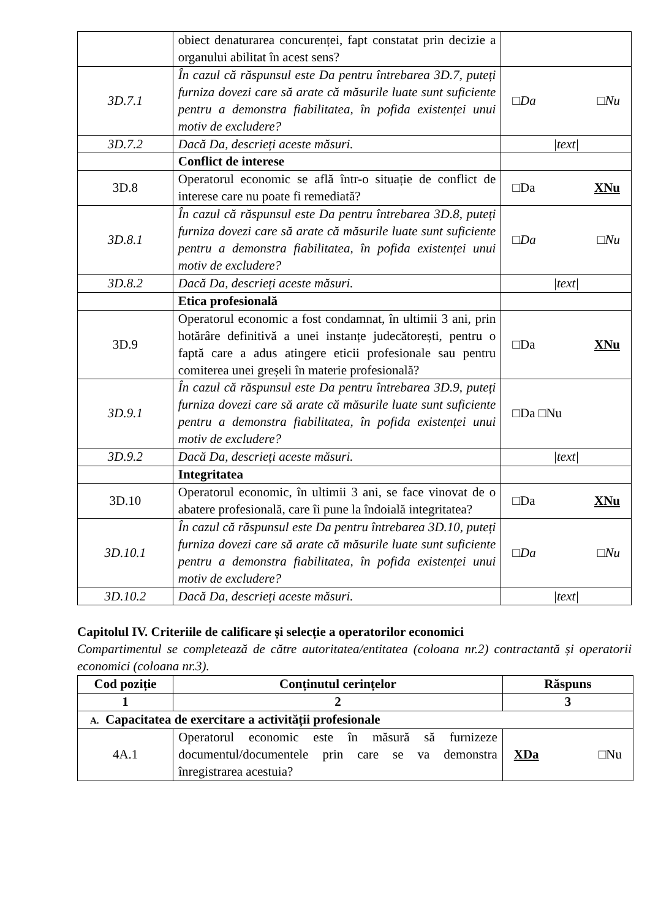| | obiect denaturarea concurenței, fapt constatat prin decizie a organului abilitat în acest sens? | |
| 3D.7.1 | În cazul că răspunsul este Da pentru întrebarea 3D.7, puteți furniza dovezi care să arate că măsurile luate sunt suficiente pentru a demonstra fiabilitatea, în pofida existenței unui motiv de excludere? | □Da □Nu |
| 3D.7.2 | Dacă Da, descrieți aceste măsuri. | /text/ |
| | Conflict de interese | |
| 3D.8 | Operatorul economic se află într-o situație de conflict de interese care nu poate fi remediată? | □Da XNu |
| 3D.8.1 | În cazul că răspunsul este Da pentru întrebarea 3D.8, puteți furniza dovezi care să arate că măsurile luate sunt suficiente pentru a demonstra fiabilitatea, în pofida existenței unui motiv de excludere? | □Da □Nu |
| 3D.8.2 | Dacă Da, descrieți aceste măsuri. | /text/ |
| | Etica profesională | |
| 3D.9 | Operatorul economic a fost condamnat, în ultimii 3 ani, prin hotărâre definitivă a unei instanțe judecătorești, pentru o faptă care a adus atingere eticii profesionale sau pentru comiterea unei greșeli în materie profesională? | □Da XNu |
| 3D.9.1 | În cazul că răspunsul este Da pentru întrebarea 3D.9, puteți furniza dovezi care să arate că măsurile luate sunt suficiente pentru a demonstra fiabilitatea, în pofida existenței unui motiv de excludere? | □Da □Nu |
| 3D.9.2 | Dacă Da, descrieți aceste măsuri. | /text/ |
| | Integritatea | |
| 3D.10 | Operatorul economic, în ultimii 3 ani, se face vinovat de o abatere profesională, care îi pune la îndoială integritatea? | □Da XNu |
| 3D.10.1 | În cazul că răspunsul este Da pentru întrebarea 3D.10, puteți furniza dovezi care să arate că măsurile luate sunt suficiente pentru a demonstra fiabilitatea, în pofida existenței unui motiv de excludere? | □Da □Nu |
| 3D.10.2 | Dacă Da, descrieți aceste măsuri. | /text/ |
Capitolul IV. Criteriile de calificare și selecție a operatorilor economici
Compartimentul se completează de către autoritatea/entitatea (coloana nr.2) contractantă și operatorii economici (coloana nr.3).
| Cod poziție | Conținutul cerințelor | Răspuns |
| --- | --- | --- |
| 1 | 2 | 3 |
| A. Capacitatea de exercitare a activității profesionale | | |
| 4A.1 | Operatorul economic este în măsură să furnizeze documentul/documentele prin care se va demonstra înregistrarea acestuia? | XDa □Nu |